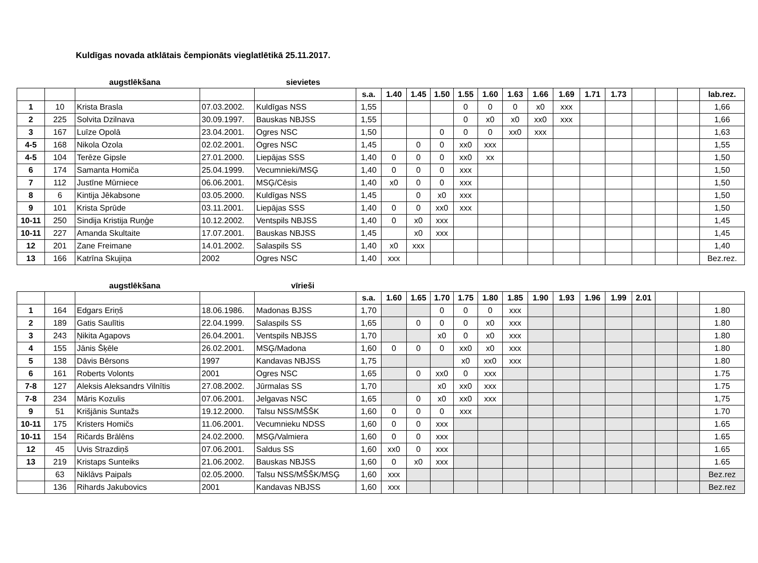Kuldīgas novada atklātais čempionāts vieglatlētikā 25.11.2017.
augstlēkšana sievietes
| | | | | | s.a. | 1.40 | 1.45 | 1.50 | 1.55 | 1.60 | 1.63 | 1.66 | 1.69 | 1.71 | 1.73 | | | | lab.rez. |
| --- | --- | --- | --- | --- | --- | --- | --- | --- | --- | --- | --- | --- | --- | --- | --- | --- | --- | --- | --- |
| 1 | 10 | Krista Brasla | 07.03.2002. | Kuldīgas NSS | 1,55 | | | | 0 | 0 | 0 | x0 | xxx | | | | | | 1,66 |
| 2 | 225 | Solvita Dzilnava | 30.09.1997. | Bauskas NBJSS | 1,55 | | | | 0 | x0 | x0 | xx0 | xxx | | | | | | 1,66 |
| 3 | 167 | Luīze Opolā | 23.04.2001. | Ogres NSC | 1,50 | | | 0 | 0 | 0 | xx0 | xxx | | | | | | | 1,63 |
| 4-5 | 168 | Nikola Ozola | 02.02.2001. | Ogres NSC | 1,45 | | 0 | 0 | xx0 | xxx | | | | | | | | | 1,55 |
| 4-5 | 104 | Terēze Gipsle | 27.01.2000. | Liepājas SSS | 1,40 | 0 | 0 | 0 | xx0 | xx | | | | | | | | | 1,50 |
| 6 | 174 | Samanta Homiča | 25.04.1999. | Vecumnieki/MSĢ | 1,40 | 0 | 0 | 0 | xxx | | | | | | | | | | 1,50 |
| 7 | 112 | Justīne Mūrniece | 06.06.2001. | MSĢ/Cēsis | 1,40 | x0 | 0 | 0 | xxx | | | | | | | | | | 1,50 |
| 8 | 6 | Kintija Jēkabsone | 03.05.2000. | Kuldīgas NSS | 1,45 | | 0 | x0 | xxx | | | | | | | | | | 1,50 |
| 9 | 101 | Krista Sprūde | 03.11.2001. | Liepājas SSS | 1,40 | 0 | 0 | xx0 | xxx | | | | | | | | | | 1,50 |
| 10-11 | 250 | Sindija Kristija Ruņģe | 10.12.2002. | Ventspils NBJSS | 1,40 | 0 | x0 | xxx | | | | | | | | | | | 1,45 |
| 10-11 | 227 | Amanda Skultaite | 17.07.2001. | Bauskas NBJSS | 1,45 | | x0 | xxx | | | | | | | | | | | 1,45 |
| 12 | 201 | Zane Freimane | 14.01.2002. | Salaspils SS | 1,40 | x0 | xxx | | | | | | | | | | | | 1,40 |
| 13 | 166 | Katrīna Skujiņa | 2002 | Ogres NSC | 1,40 | xxx | | | | | | | | | | | | | Bez.rez. |
augstlēkšana vīrieši
| | | | | | s.a. | 1.60 | 1.65 | 1.70 | 1.75 | 1.80 | 1.85 | 1.90 | 1.93 | 1.96 | 1.99 | 2.01 | | | |
| --- | --- | --- | --- | --- | --- | --- | --- | --- | --- | --- | --- | --- | --- | --- | --- | --- | --- | --- | --- |
| 1 | 164 | Edgars Eriņš | 18.06.1986. | Madonas BJSS | 1,70 | | | 0 | 0 | 0 | xxx | | | | | | | | 1.80 |
| 2 | 189 | Gatis Saulītis | 22.04.1999. | Salaspils SS | 1,65 | | 0 | 0 | 0 | x0 | xxx | | | | | | | | 1.80 |
| 3 | 243 | Ņikita Agapovs | 26.04.2001. | Ventspils NBJSS | 1,70 | | | x0 | 0 | x0 | xxx | | | | | | | | 1.80 |
| 4 | 155 | Jānis Šķēle | 26.02.2001. | MSĢ/Madona | 1,60 | 0 | 0 | 0 | xx0 | x0 | xxx | | | | | | | | 1.80 |
| 5 | 138 | Dāvis Bērsons | 1997 | Kandavas NBJSS | 1,75 | | | | x0 | xx0 | xxx | | | | | | | | 1.80 |
| 6 | 161 | Roberts Volonts | 2001 | Ogres NSC | 1,65 | | 0 | xx0 | 0 | xxx | | | | | | | | | 1.75 |
| 7-8 | 127 | Aleksis Aleksandrs Vilnītis | 27.08.2002. | Jūrmalas SS | 1,70 | | | x0 | xx0 | xxx | | | | | | | | | 1.75 |
| 7-8 | 234 | Māris Kozulis | 07.06.2001. | Jelgavas NSC | 1,65 | | 0 | x0 | xx0 | xxx | | | | | | | | | 1,75 |
| 9 | 51 | Krišjānis Suntažs | 19.12.2000. | Talsu NSS/MŠŠK | 1,60 | 0 | 0 | 0 | xxx | | | | | | | | | | 1.70 |
| 10-11 | 175 | Kristers Homičs | 11.06.2001. | Vecumnieku NDSS | 1,60 | 0 | 0 | xxx | | | | | | | | | | | 1.65 |
| 10-11 | 154 | Ričards Brālēns | 24.02.2000. | MSĢ/Valmiera | 1,60 | 0 | 0 | xxx | | | | | | | | | | | 1.65 |
| 12 | 45 | Uvis Strazdiņš | 07.06.2001. | Saldus SS | 1,60 | xx0 | 0 | xxx | | | | | | | | | | | 1.65 |
| 13 | 219 | Kristaps Sunteiks | 21.06.2002. | Bauskas NBJSS | 1,60 | 0 | x0 | xxx | | | | | | | | | | | 1.65 |
| | 63 | Niklāvs Paipals | 02.05.2000. | Talsu NSS/MŠŠK/MSĢ | 1,60 | xxx | | | | | | | | | | | | | Bez.rez |
| | 136 | Rihards Jakubovics | 2001 | Kandavas NBJSS | 1,60 | xxx | | | | | | | | | | | | | Bez.rez |